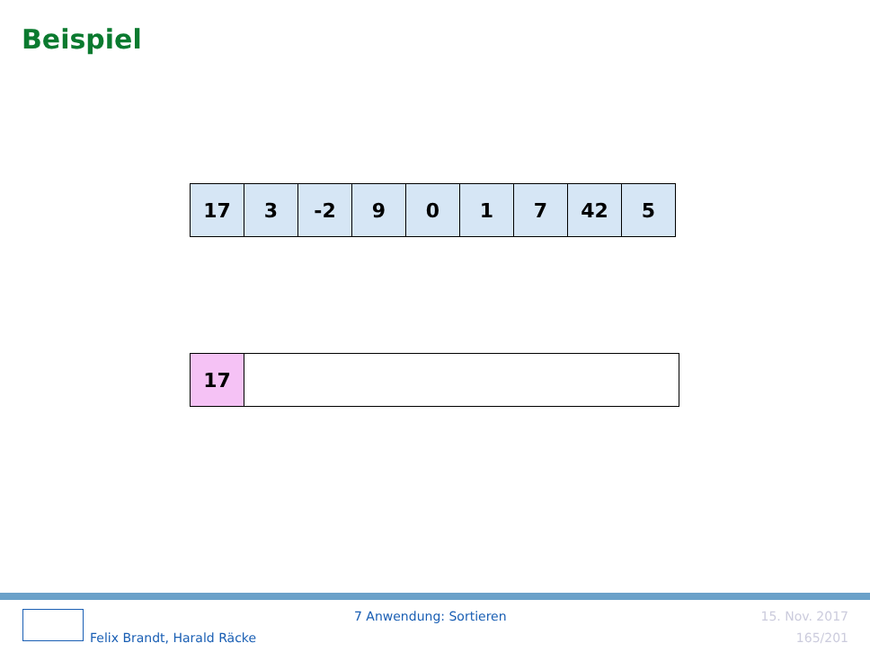Beispiel
| 17 | 3 | -2 | 9 | 0 | 1 | 7 | 42 | 5 |
| 17 | |
Felix Brandt, Harald Räcke
7 Anwendung: Sortieren 15. Nov. 2017
165/201